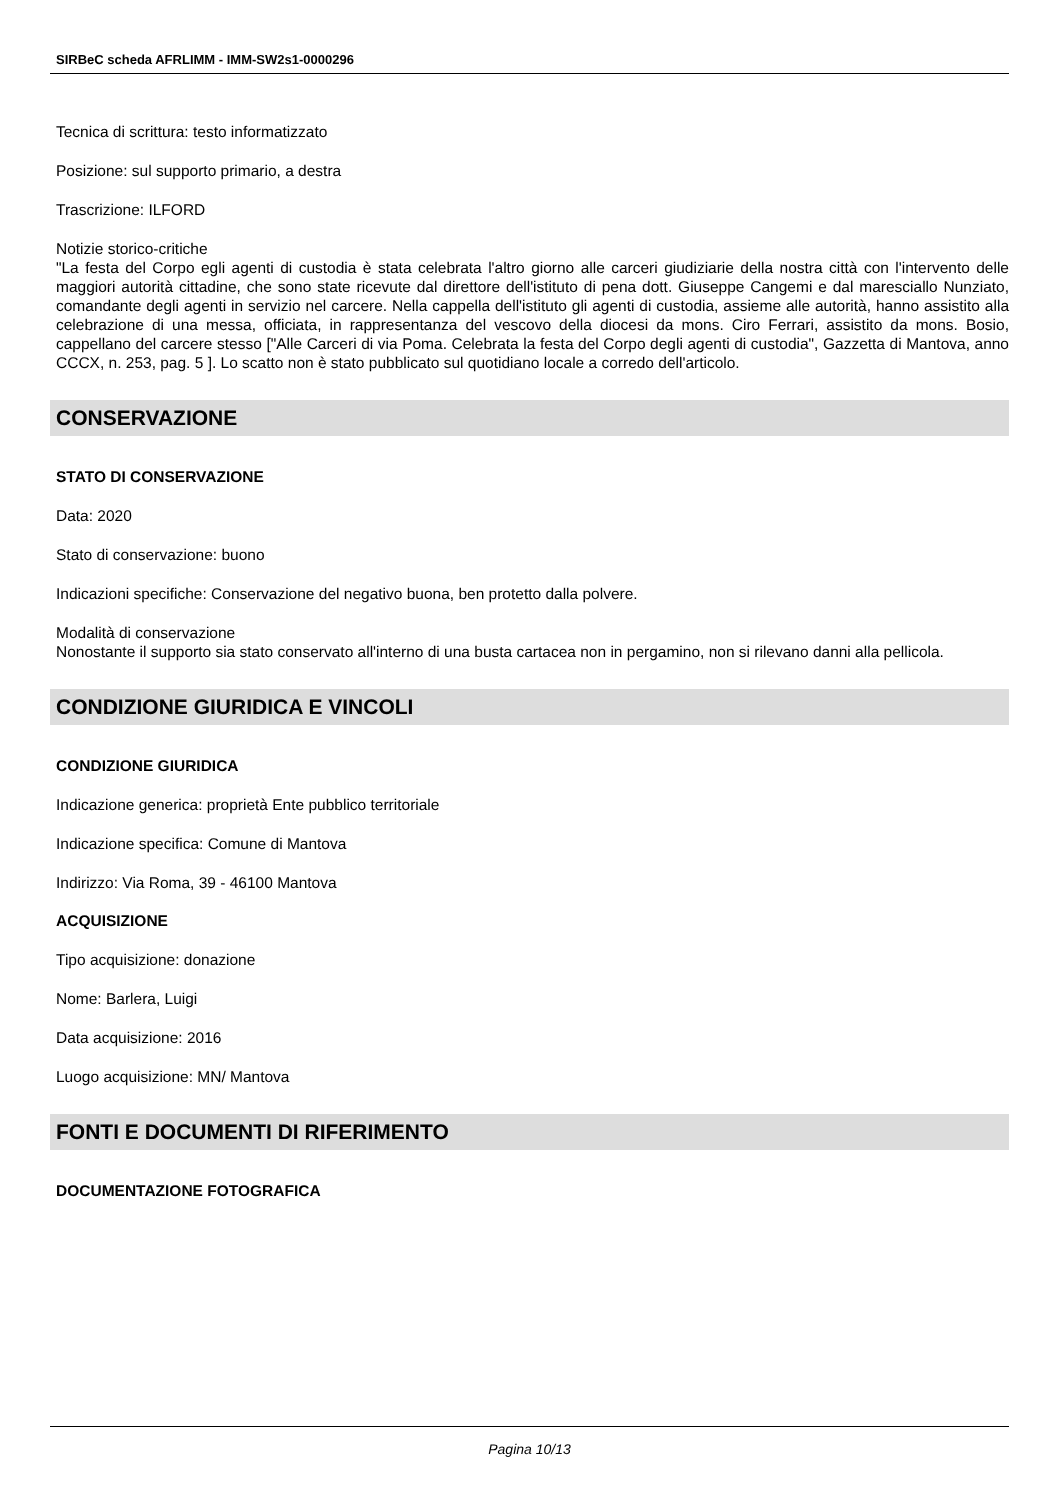SIRBeC scheda AFRLIMM - IMM-SW2s1-0000296
Tecnica di scrittura: testo informatizzato
Posizione: sul supporto primario, a destra
Trascrizione: ILFORD
Notizie storico-critiche
"La festa del Corpo egli agenti di custodia è stata celebrata l'altro giorno alle carceri giudiziarie della nostra città con l'intervento delle maggiori autorità cittadine, che sono state ricevute dal direttore dell'istituto di pena dott. Giuseppe Cangemi e dal maresciallo Nunziato, comandante degli agenti in servizio nel carcere. Nella cappella dell'istituto gli agenti di custodia, assieme alle autorità, hanno assistito alla celebrazione di una messa, officiata, in rappresentanza del vescovo della diocesi da mons. Ciro Ferrari, assistito da mons. Bosio, cappellano del carcere stesso ["Alle Carceri di via Poma. Celebrata la festa del Corpo degli agenti di custodia", Gazzetta di Mantova, anno CCCX, n. 253, pag. 5 ]. Lo scatto non è stato pubblicato sul quotidiano locale a corredo dell'articolo.
CONSERVAZIONE
STATO DI CONSERVAZIONE
Data: 2020
Stato di conservazione: buono
Indicazioni specifiche: Conservazione del negativo buona, ben protetto dalla polvere.
Modalità di conservazione
Nonostante il supporto sia stato conservato all'interno di una busta cartacea non in pergamino, non si rilevano danni alla pellicola.
CONDIZIONE GIURIDICA E VINCOLI
CONDIZIONE GIURIDICA
Indicazione generica: proprietà Ente pubblico territoriale
Indicazione specifica: Comune di Mantova
Indirizzo: Via Roma, 39 - 46100 Mantova
ACQUISIZIONE
Tipo acquisizione: donazione
Nome: Barlera, Luigi
Data acquisizione: 2016
Luogo acquisizione: MN/ Mantova
FONTI E DOCUMENTI DI RIFERIMENTO
DOCUMENTAZIONE FOTOGRAFICA
Pagina 10/13